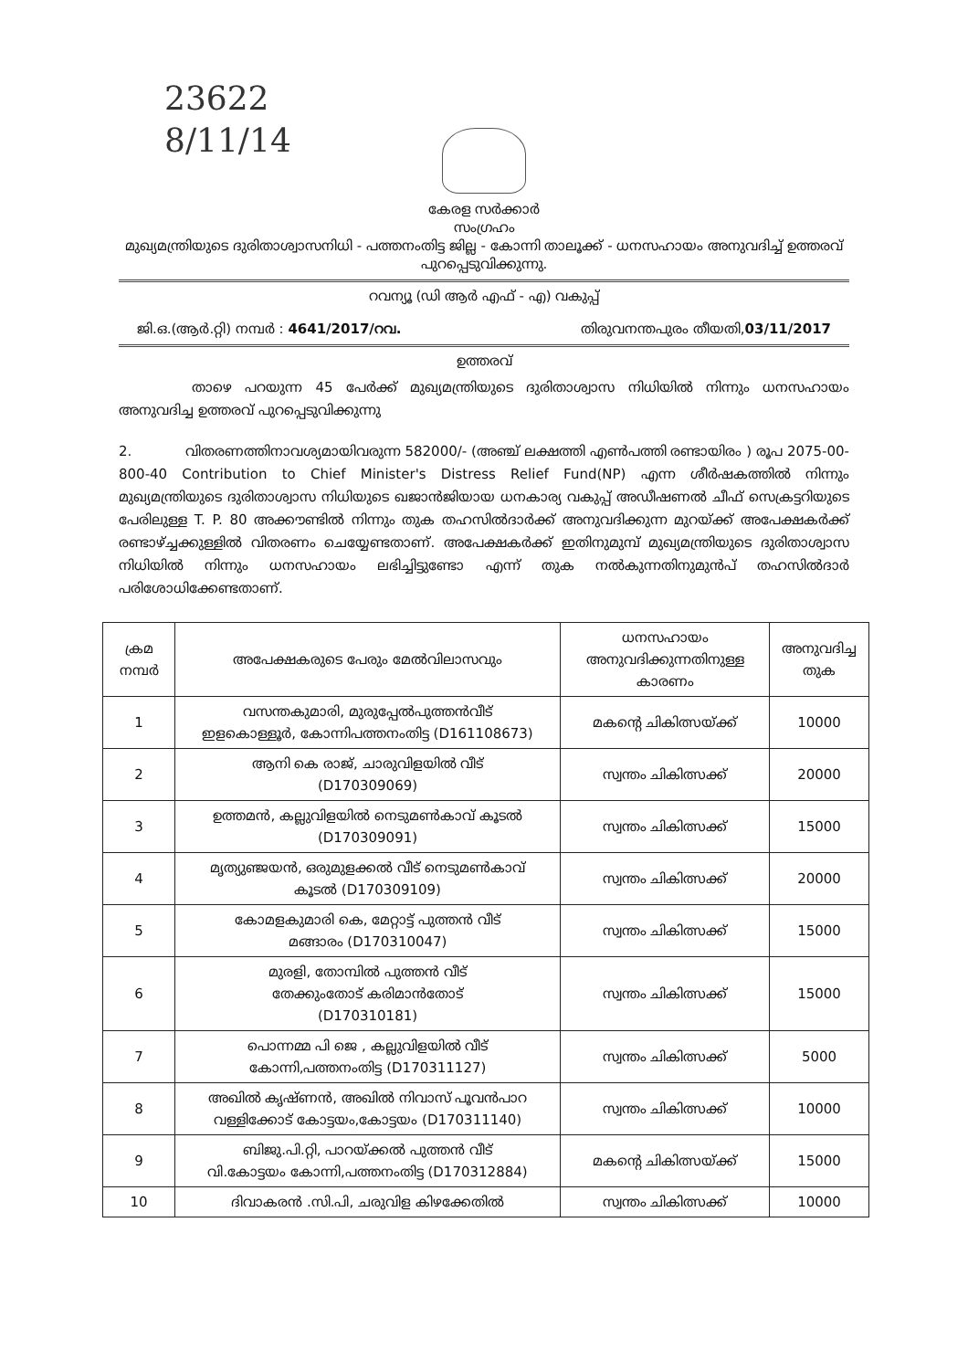23622
8/11/14
കേരള സർക്കാർ
സംഗ്രഹം
മുഖ്യമന്ത്രിയുടെ ദുരിതാശ്വാസനിധി - പത്തനംതിട്ട ജില്ല - കോന്നി താലൂക്ക് - ധനസഹായം അനുവദിച്ച് ഉത്തരവ് പുറപ്പെടുവിക്കുന്നു.
റവന്യൂ (ഡി ആർ എഫ് - എ) വകുപ്പ്
ജി.ഒ.(ആർ.റ്റി) നമ്പർ : 4641/2017/റവ. തിരുവനന്തപുരം തീയതി,03/11/2017
ഉത്തരവ്
താഴെ പറയുന്ന 45 പേർക്ക് മുഖ്യമന്ത്രിയുടെ ദുരിതാശ്വാസ നിധിയിൽ നിന്നും ധനസഹായം അനുവദിച്ച ഉത്തരവ് പുറപ്പെടുവിക്കുന്നു
2. വിതരണത്തിനാവശ്യമായിവരുന്ന 582000/- (അഞ്ച് ലക്ഷത്തി എൺപത്തി രണ്ടായിരം ) രൂപ 2075-00-800-40 Contribution to Chief Minister's Distress Relief Fund(NP) എന്ന ശീർഷകത്തിൽ നിന്നും മുഖ്യമന്ത്രിയുടെ ദുരിതാശ്വാസ നിധിയുടെ ഖജാൻജിയായ ധനകാര്യ വകുപ്പ് അഡീഷണൽ ചീഫ് സെക്രട്ടറിയുടെ പേരിലുള്ള T. P. 80 അക്കൗണ്ടിൽ നിന്നും തുക തഹസിൽദാർക്ക് അനുവദിക്കുന്ന മുറയ്ക്ക് അപേക്ഷകർക്ക് രണ്ടാഴ്ച്ചക്കുള്ളിൽ വിതരണം ചെയ്യേണ്ടതാണ്. അപേക്ഷകർക്ക് ഇതിനുമുമ്പ് മുഖ്യമന്ത്രിയുടെ ദുരിതാശ്വാസ നിധിയിൽ നിന്നും ധനസഹായം ലഭിച്ചിട്ടുണ്ടോ എന്ന് തുക നൽകുന്നതിനുമുൻപ് തഹസിൽദാർ പരിശോധിക്കേണ്ടതാണ്.
| ക്രമ നമ്പർ | അപേക്ഷകരുടെ പേരും മേൽവിലാസവും | ധനസഹായം അനുവദിക്കുന്നതിനുള്ള കാരണം | അനുവദിച്ച തുക |
| --- | --- | --- | --- |
| 1 | വസന്തകുമാരി, മുരുപ്പേൽപുത്തൻവീട് ഇളകൊള്ളൂർ, കോന്നിപത്തനംതിട്ട (D161108673) | മകന്റെ ചികിത്സയ്ക്ക് | 10000 |
| 2 | ആനി കെ രാജ്, ചാരുവിളയിൽ വീട് (D170309069) | സ്വന്തം ചികിത്സക്ക് | 20000 |
| 3 | ഉത്തമൻ, കല്ലുവിളയിൽ നെടുമൺകാവ് കൂടൽ (D170309091) | സ്വന്തം ചികിത്സക്ക് | 15000 |
| 4 | മൃത്യുഞ്ജയൻ, ഒരുമുളക്കൽ വീട് നെടുമൺകാവ് കൂടൽ (D170309109) | സ്വന്തം ചികിത്സക്ക് | 20000 |
| 5 | കോമളകുമാരി കെ, മേറ്റാട്ട് പുത്തൻ വീട് മങ്ങാരം (D170310047) | സ്വന്തം ചികിത്സക്ക് | 15000 |
| 6 | മുരളി, തോമ്പിൽ പുത്തൻ വീട് തേക്കുംതോട് കരിമാൻതോട് (D170310181) | സ്വന്തം ചികിത്സക്ക് | 15000 |
| 7 | പൊന്നമ്മ പി ജെ , കല്ലുവിളയിൽ വീട് കോന്നി,പത്തനംതിട്ട (D170311127) | സ്വന്തം ചികിത്സക്ക് | 5000 |
| 8 | അഖിൽ കൃഷ്ണൻ, അഖിൽ നിവാസ് പൂവൻപാറ വള്ളിക്കോട് കോട്ടയം,കോട്ടയം (D170311140) | സ്വന്തം ചികിത്സക്ക് | 10000 |
| 9 | ബിജു.പി.റ്റി, പാറയ്ക്കൽ പുത്തൻ വീട് വി.കോട്ടയം കോന്നി,പത്തനംതിട്ട (D170312884) | മകന്റെ ചികിത്സയ്ക്ക് | 15000 |
| 10 | ദിവാകരൻ .സി.പി, ചരുവിള കിഴക്കേതിൽ | സ്വന്തം ചികിത്സക്ക് | 10000 |